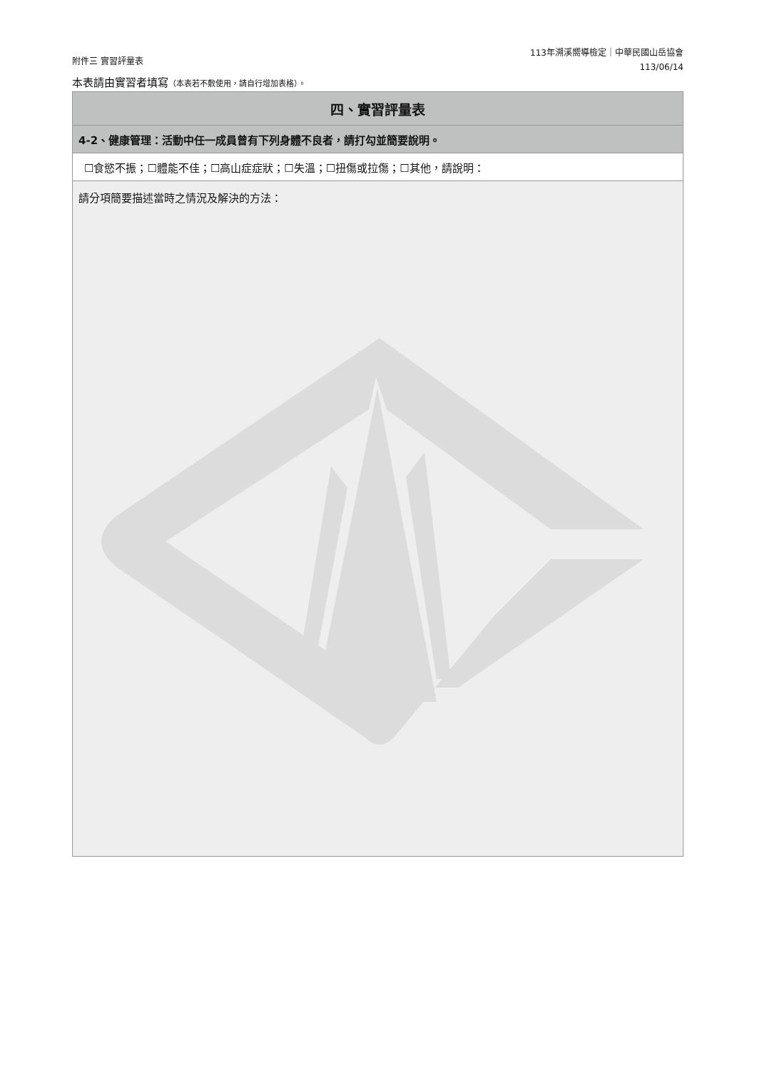附件三 實習評量表
113年溯溪嚮導檢定｜中華民國山岳協會
113/06/14
本表請由實習者填寫（本表若不敷使用，請自行增加表格）。
| 四、實習評量表 |
| --- |
| 4-2、健康管理：活動中任一成員曾有下列身體不良者，請打勾並簡要說明。 |
| ☐食慾不振；☐體能不佳；☐高山症症狀；☐失溫；☐扭傷或拉傷；☐其他，請說明： |
| 請分項簡要描述當時之情況及解決的方法： |